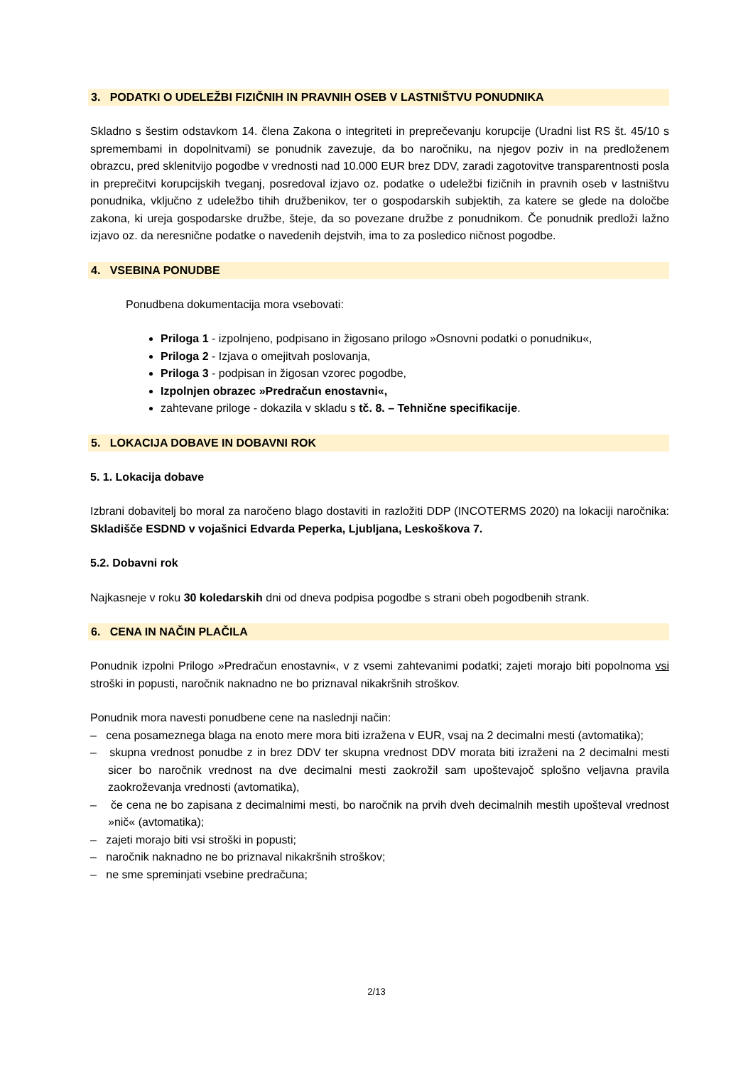3. PODATKI O UDELEŽBI FIZIČNIH IN PRAVNIH OSEB V LASTNIŠTVU PONUDNIKA
Skladno s šestim odstavkom 14. člena Zakona o integriteti in preprečevanju korupcije (Uradni list RS št. 45/10 s spremembami in dopolnitvami) se ponudnik zavezuje, da bo naročniku, na njegov poziv in na predloženem obrazcu, pred sklenitvijo pogodbe v vrednosti nad 10.000 EUR brez DDV, zaradi zagotovitve transparentnosti posla in preprečitvi korupcijskih tveganj, posredoval izjavo oz. podatke o udeležbi fizičnih in pravnih oseb v lastništvu ponudnika, vključno z udeležbo tihih družbenikov, ter o gospodarskih subjektih, za katere se glede na določbe zakona, ki ureja gospodarske družbe, šteje, da so povezane družbe z ponudnikom. Če ponudnik predloži lažno izjavo oz. da neresnične podatke o navedenih dejstvih, ima to za posledico ničnost pogodbe.
4. VSEBINA PONUDBE
Ponudbena dokumentacija mora vsebovati:
Priloga 1 - izpolnjeno, podpisano in žigosano prilogo »Osnovni podatki o ponudniku«,
Priloga 2 - Izjava o omejitvah poslovanja,
Priloga 3 - podpisan in žigosan vzorec pogodbe,
Izpolnjen obrazec »Predračun enostavni«,
zahtevane priloge - dokazila v skladu s tč. 8. – Tehnične specifikacije.
5. LOKACIJA DOBAVE IN DOBAVNI ROK
5. 1. Lokacija dobave
Izbrani dobavitelj bo moral za naročeno blago dostaviti in razložiti DDP (INCOTERMS 2020) na lokaciji naročnika: Skladišče ESDND v vojašnici Edvarda Peperka, Ljubljana, Leskoškova 7.
5.2. Dobavni rok
Najkasneje v roku 30 koledarskih dni od dneva podpisa pogodbe s strani obeh pogodbenih strank.
6. CENA IN NAČIN PLAČILA
Ponudnik izpolni Prilogo »Predračun enostavni«, v z vsemi zahtevanimi podatki; zajeti morajo biti popolnoma vsi stroški in popusti, naročnik naknadno ne bo priznaval nikakršnih stroškov.
Ponudnik mora navesti ponudbene cene na naslednji način:
– cena posameznega blaga na enoto mere mora biti izražena v EUR, vsaj na 2 decimalni mesti (avtomatika);
– skupna vrednost ponudbe z in brez DDV ter skupna vrednost DDV morata biti izraženi na 2 decimalni mesti sicer bo naročnik vrednost na dve decimalni mesti zaokrožil sam upoštevajoč splošno veljavna pravila zaokroževanja vrednosti (avtomatika),
– če cena ne bo zapisana z decimalnimi mesti, bo naročnik na prvih dveh decimalnih mestih upošteval vrednost »nič« (avtomatika);
– zajeti morajo biti vsi stroški in popusti;
– naročnik naknadno ne bo priznaval nikakršnih stroškov;
– ne sme spreminjati vsebine predračuna;
2/13